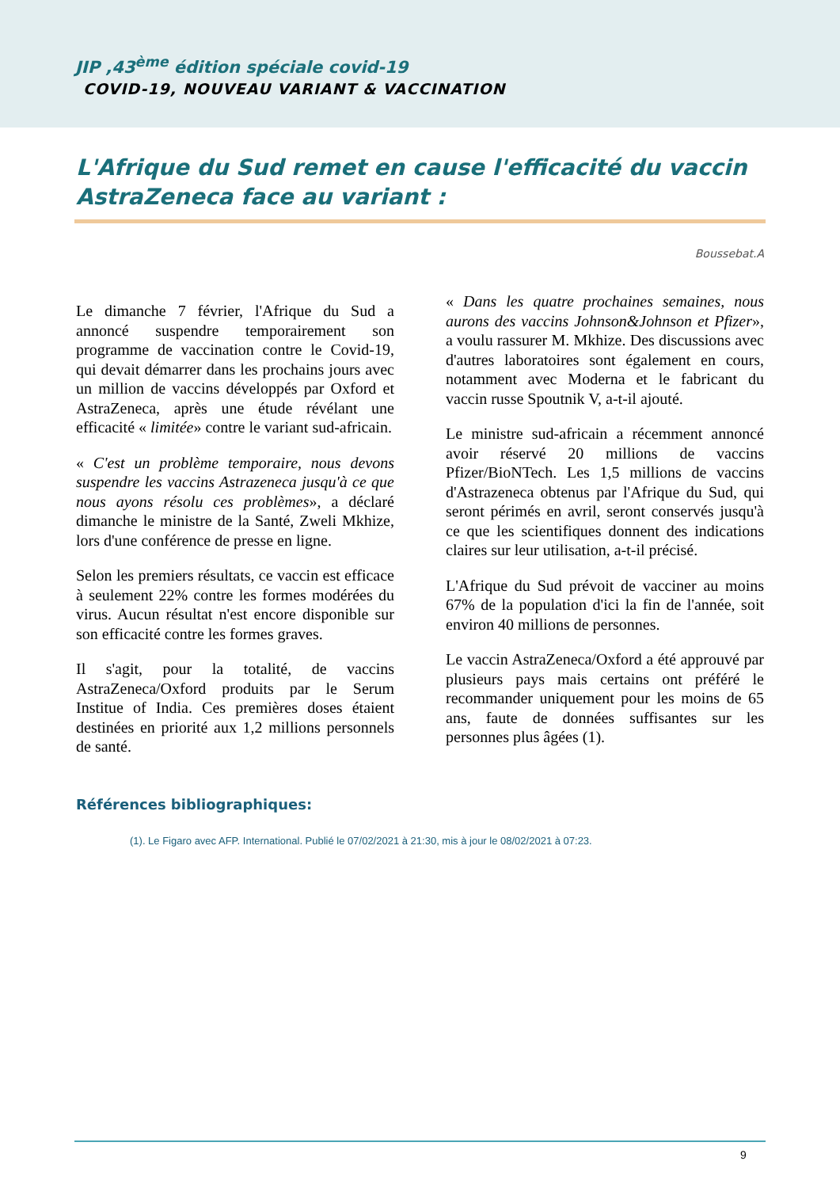JIP ,43<sup>ème</sup> édition spéciale covid-19
COVID-19, NOUVEAU VARIANT & VACCINATION
L'Afrique du Sud remet en cause l'efficacité du vaccin AstraZeneca face au variant :
Boussebat.A
Le dimanche 7 février, l'Afrique du Sud a annoncé suspendre temporairement son programme de vaccination contre le Covid-19, qui devait démarrer dans les prochains jours avec un million de vaccins développés par Oxford et AstraZeneca, après une étude révélant une efficacité « limitée» contre le variant sud-africain.
« C'est un problème temporaire, nous devons suspendre les vaccins Astrazeneca jusqu'à ce que nous ayons résolu ces problèmes», a déclaré dimanche le ministre de la Santé, Zweli Mkhize, lors d'une conférence de presse en ligne.
Selon les premiers résultats, ce vaccin est efficace à seulement 22% contre les formes modérées du virus. Aucun résultat n'est encore disponible sur son efficacité contre les formes graves.
Il s'agit, pour la totalité, de vaccins AstraZeneca/Oxford produits par le Serum Institue of India. Ces premières doses étaient destinées en priorité aux 1,2 millions personnels de santé.
« Dans les quatre prochaines semaines, nous aurons des vaccins Johnson&Johnson et Pfizer», a voulu rassurer M. Mkhize. Des discussions avec d'autres laboratoires sont également en cours, notamment avec Moderna et le fabricant du vaccin russe Spoutnik V, a-t-il ajouté.
Le ministre sud-africain a récemment annoncé avoir réservé 20 millions de vaccins Pfizer/BioNTech. Les 1,5 millions de vaccins d'Astrazeneca obtenus par l'Afrique du Sud, qui seront périmés en avril, seront conservés jusqu'à ce que les scientifiques donnent des indications claires sur leur utilisation, a-t-il précisé.
L'Afrique du Sud prévoit de vacciner au moins 67% de la population d'ici la fin de l'année, soit environ 40 millions de personnes.
Le vaccin AstraZeneca/Oxford a été approuvé par plusieurs pays mais certains ont préféré le recommander uniquement pour les moins de 65 ans, faute de données suffisantes sur les personnes plus âgées (1).
Références bibliographiques:
(1). Le Figaro avec AFP. International. Publié le 07/02/2021 à 21:30, mis à jour le 08/02/2021 à 07:23.
9